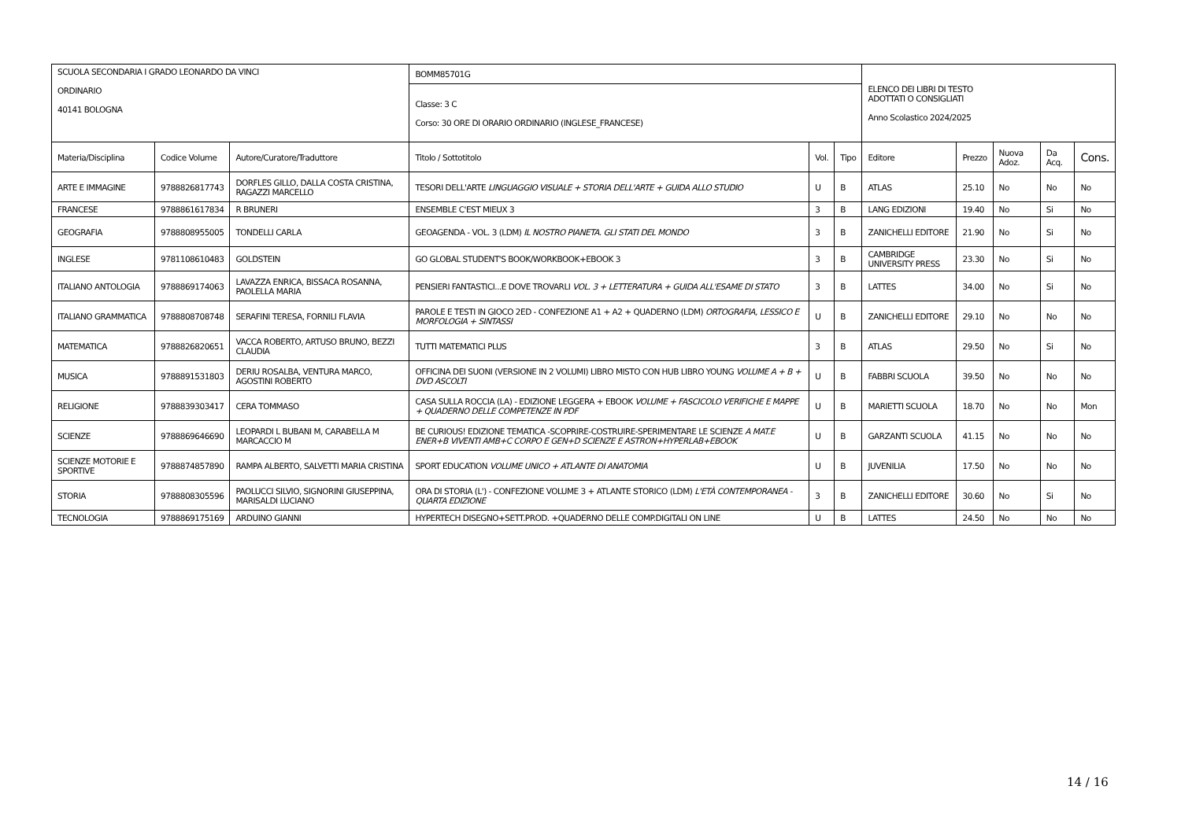| SCUOLA SECONDARIA I GRADO LEONARDO DA VINCI ORDINARIO 40141 BOLOGNA | | | BOMM85701G | | | ELENCO DEI LIBRI DI TESTO ADOTTATI O CONSIGLIATI Anno Scolastico 2024/2025 | | | | |
| | | | Classe: 3 C Corso: 30 ORE DI ORARIO ORDINARIO (INGLESE_FRANCESE) | | | | | | | |
| Materia/Disciplina | Codice Volume | Autore/Curatore/Traduttore | Titolo / Sottotitolo | Vol. | Tipo | Editore | Prezzo | Nuova Adoz. | Da Acq. | Cons. |
| ARTE E IMMAGINE | 9788826817743 | DORFLES GILLO, DALLA COSTA CRISTINA, RAGAZZI MARCELLO | TESORI DELL'ARTE LINGUAGGIO VISUALE + STORIA DELL'ARTE + GUIDA ALLO STUDIO | U | B | ATLAS | 25.10 | No | No | No |
| FRANCESE | 9788861617834 | R BRUNERI | ENSEMBLE C'EST MIEUX 3 | 3 | B | LANG EDIZIONI | 19.40 | No | Si | No |
| GEOGRAFIA | 9788808955005 | TONDELLI CARLA | GEOAGENDA - VOL. 3 (LDM) IL NOSTRO PIANETA. GLI STATI DEL MONDO | 3 | B | ZANICHELLI EDITORE | 21.90 | No | Si | No |
| INGLESE | 9781108610483 | GOLDSTEIN | GO GLOBAL STUDENT'S BOOK/WORKBOOK+EBOOK 3 | 3 | B | CAMBRIDGE UNIVERSITY PRESS | 23.30 | No | Si | No |
| ITALIANO ANTOLOGIA | 9788869174063 | LAVAZZA ENRICA, BISSACA ROSANNA, PAOLELLA MARIA | PENSIERI FANTASTICI...E DOVE TROVARLI VOL. 3 + LETTERATURA + GUIDA ALL'ESAME DI STATO | 3 | B | LATTES | 34.00 | No | Si | No |
| ITALIANO GRAMMATICA | 9788808708748 | SERAFINI TERESA, FORNILI FLAVIA | PAROLE E TESTI IN GIOCO 2ED - CONFEZIONE A1 + A2 + QUADERNO (LDM) ORTOGRAFIA, LESSICO E MORFOLOGIA + SINTASSI | U | B | ZANICHELLI EDITORE | 29.10 | No | No | No |
| MATEMATICA | 9788826820651 | VACCA ROBERTO, ARTUSO BRUNO, BEZZI CLAUDIA | TUTTI MATEMATICI PLUS | 3 | B | ATLAS | 29.50 | No | Si | No |
| MUSICA | 9788891531803 | DERIU ROSALBA, VENTURA MARCO, AGOSTINI ROBERTO | OFFICINA DEI SUONI (VERSIONE IN 2 VOLUMI) LIBRO MISTO CON HUB LIBRO YOUNG VOLUME A + B + DVD ASCOLTI | U | B | FABBRI SCUOLA | 39.50 | No | No | No |
| RELIGIONE | 9788839303417 | CERA TOMMASO | CASA SULLA ROCCIA (LA) - EDIZIONE LEGGERA + EBOOK VOLUME + FASCICOLO VERIFICHE E MAPPE + QUADERNO DELLE COMPETENZE IN PDF | U | B | MARIETTI SCUOLA | 18.70 | No | No | Mon |
| SCIENZE | 9788869646690 | LEOPARDI L BUBANI M, CARABELLA M MARCACCIO M | BE CURIOUS! EDIZIONE TEMATICA -SCOPRIRE-COSTRUIRE-SPERIMENTARE LE SCIENZE A MAT.E ENER+B VIVENTI AMB+C CORPO E GEN+D SCIENZE E ASTRON+HYPERLAB+EBOOK | U | B | GARZANTI SCUOLA | 41.15 | No | No | No |
| SCIENZE MOTORIE E SPORTIVE | 9788874857890 | RAMPA ALBERTO, SALVETTI MARIA CRISTINA | SPORT EDUCATION VOLUME UNICO + ATLANTE DI ANATOMIA | U | B | JUVENILIA | 17.50 | No | No | No |
| STORIA | 9788808305596 | PAOLUCCI SILVIO, SIGNORINI GIUSEPPINA, MARISALDI LUCIANO | ORA DI STORIA (L') - CONFEZIONE VOLUME 3 + ATLANTE STORICO (LDM) L'ETÀ CONTEMPORANEA - QUARTA EDIZIONE | 3 | B | ZANICHELLI EDITORE | 30.60 | No | Si | No |
| TECNOLOGIA | 9788869175169 | ARDUINO GIANNI | HYPERTECH DISEGNO+SETT.PROD. +QUADERNO DELLE COMP.DIGITALI ON LINE | U | B | LATTES | 24.50 | No | No | No |
14 / 16